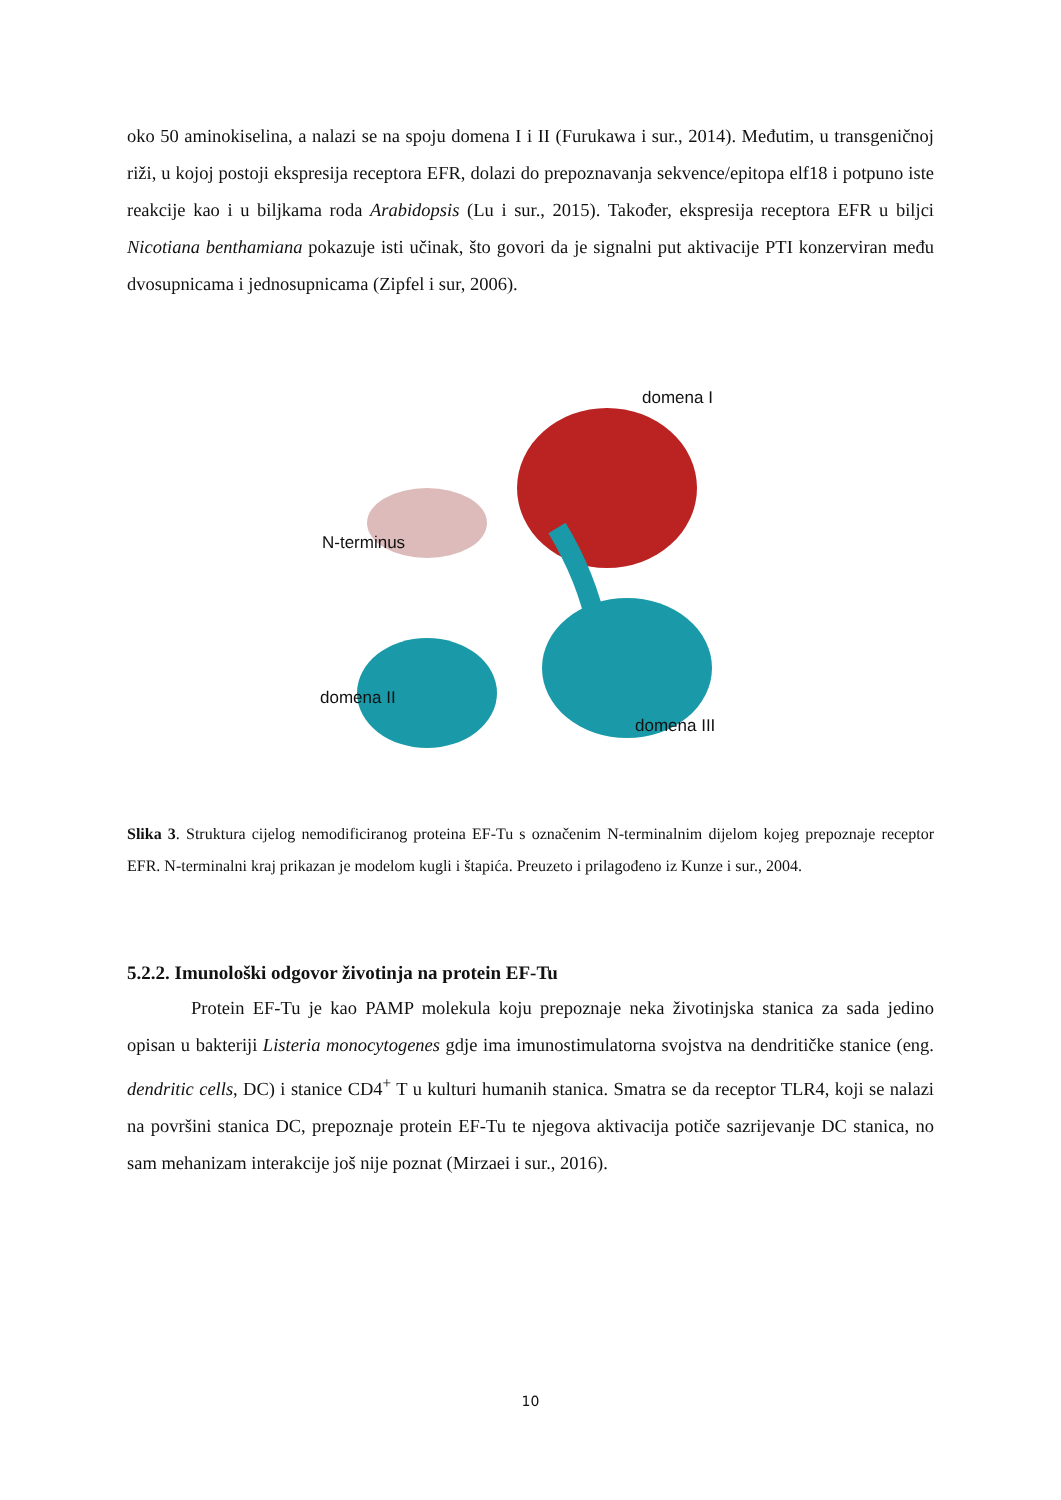oko 50 aminokiselina, a nalazi se na spoju domena I i II (Furukawa i sur., 2014). Međutim, u transgeničnoj riži, u kojoj postoji ekspresija receptora EFR, dolazi do prepoznavanja sekvence/epitopa elf18 i potpuno iste reakcije kao i u biljkama roda Arabidopsis (Lu i sur., 2015). Također, ekspresija receptora EFR u biljci Nicotiana benthamiana pokazuje isti učinak, što govori da je signalni put aktivacije PTI konzerviran među dvosupnicama i jednosupnicama (Zipfel i sur, 2006).
domena I
N-terminus
domena II
domena III
Slika 3. Struktura cijelog nemodificiranog proteina EF-Tu s označenim N-terminalnim dijelom kojeg prepoznaje receptor EFR. N-terminalni kraj prikazan je modelom kugli i štapića. Preuzeto i prilagođeno iz Kunze i sur., 2004.
5.2.2. Imunološki odgovor životinja na protein EF-Tu
Protein EF-Tu je kao PAMP molekula koju prepoznaje neka životinjska stanica za sada jedino opisan u bakteriji Listeria monocytogenes gdje ima imunostimulatorna svojstva na dendritičke stanice (eng. dendritic cells, DC) i stanice CD4<sup>+</sup> T u kulturi humanih stanica. Smatra se da receptor TLR4, koji se nalazi na površini stanica DC, prepoznaje protein EF-Tu te njegova aktivacija potiče sazrijevanje DC stanica, no sam mehanizam interakcije još nije poznat (Mirzaei i sur., 2016).
10